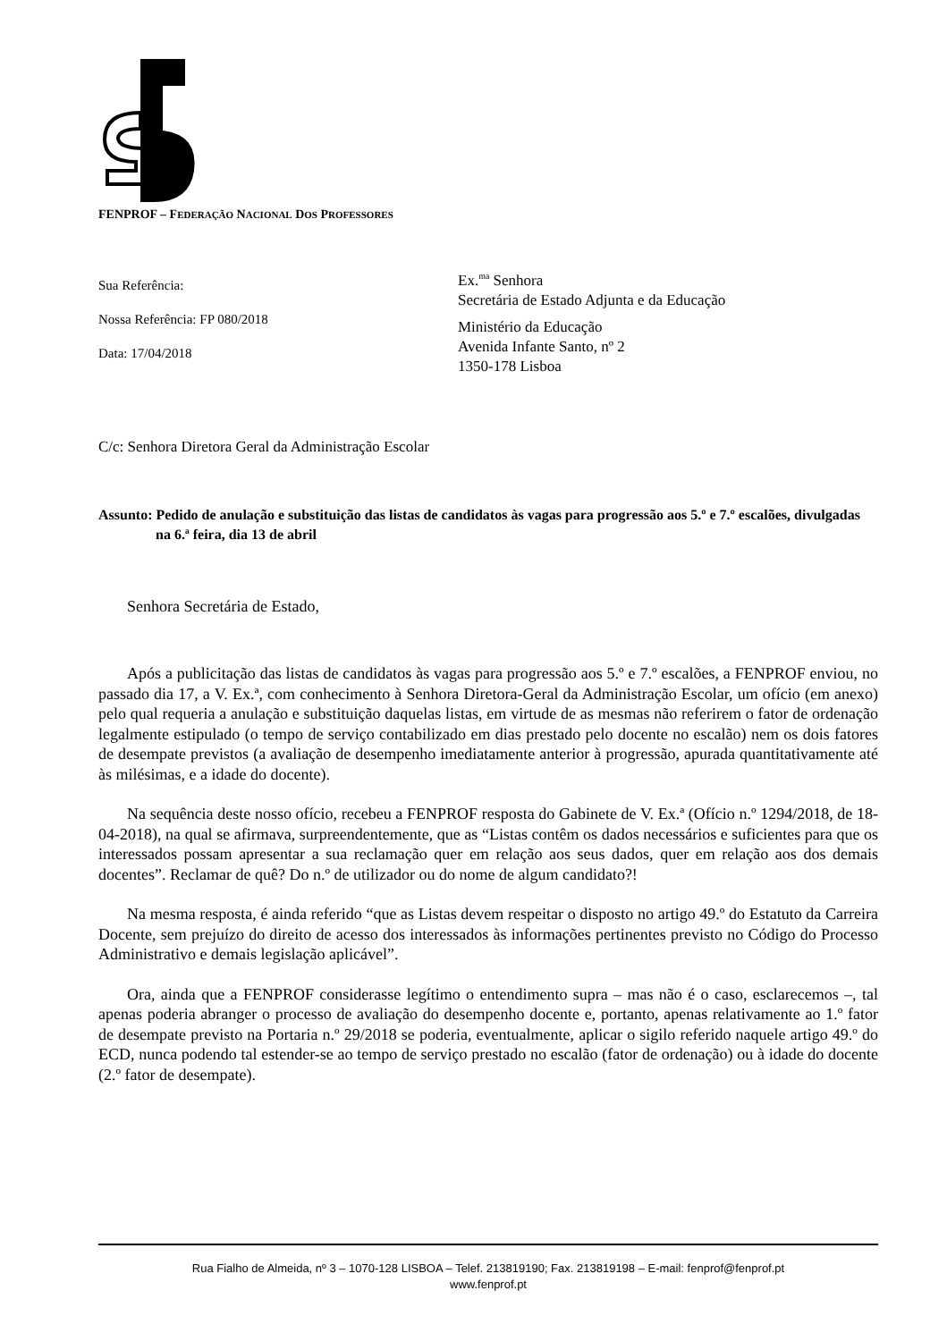FENPROF – FEDERAÇÃO NACIONAL DOS PROFESSORES
Sua Referência:
Nossa Referência: FP 080/2018
Data: 17/04/2018
Ex.<sup>ma</sup> Senhora
Secretária de Estado Adjunta e da Educação
Ministério da Educação
Avenida Infante Santo, nº 2
1350-178 Lisboa
C/c: Senhora Diretora Geral da Administração Escolar
Assunto: Pedido de anulação e substituição das listas de candidatos às vagas para progressão aos 5.º e 7.º escalões, divulgadas na 6.ª feira, dia 13 de abril
Senhora Secretária de Estado,
Após a publicitação das listas de candidatos às vagas para progressão aos 5.º e 7.º escalões, a FENPROF enviou, no passado dia 17, a V. Ex.ª, com conhecimento à Senhora Diretora-Geral da Administração Escolar, um ofício (em anexo) pelo qual requeria a anulação e substituição daquelas listas, em virtude de as mesmas não referirem o fator de ordenação legalmente estipulado (o tempo de serviço contabilizado em dias prestado pelo docente no escalão) nem os dois fatores de desempate previstos (a avaliação de desempenho imediatamente anterior à progressão, apurada quantitativamente até às milésimas, e a idade do docente).
Na sequência deste nosso ofício, recebeu a FENPROF resposta do Gabinete de V. Ex.ª (Ofício n.º 1294/2018, de 18-04-2018), na qual se afirmava, surpreendentemente, que as “Listas contêm os dados necessários e suficientes para que os interessados possam apresentar a sua reclamação quer em relação aos seus dados, quer em relação aos dos demais docentes”. Reclamar de quê? Do n.º de utilizador ou do nome de algum candidato?!
Na mesma resposta, é ainda referido “que as Listas devem respeitar o disposto no artigo 49.º do Estatuto da Carreira Docente, sem prejuízo do direito de acesso dos interessados às informações pertinentes previsto no Código do Processo Administrativo e demais legislação aplicável”.
Ora, ainda que a FENPROF considerasse legítimo o entendimento supra – mas não é o caso, esclarecemos –, tal apenas poderia abranger o processo de avaliação do desempenho docente e, portanto, apenas relativamente ao 1.º fator de desempate previsto na Portaria n.º 29/2018 se poderia, eventualmente, aplicar o sigilo referido naquele artigo 49.º do ECD, nunca podendo tal estender-se ao tempo de serviço prestado no escalão (fator de ordenação) ou à idade do docente (2.º fator de desempate).
Rua Fialho de Almeida, nº 3 – 1070-128 LISBOA – Telef. 213819190; Fax. 213819198 – E-mail: fenprof@fenprof.pt
www.fenprof.pt